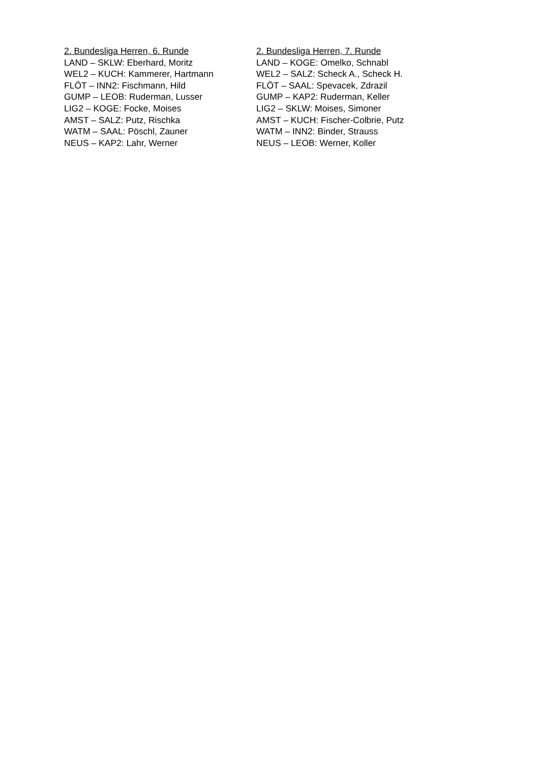2. Bundesliga Herren, 6. Runde
LAND – SKLW: Eberhard, Moritz
WEL2 – KUCH: Kammerer, Hartmann
FLÖT – INN2: Fischmann, Hild
GUMP – LEOB: Ruderman, Lusser
LIG2 – KOGE: Focke, Moises
AMST – SALZ: Putz, Rischka
WATM – SAAL: Pöschl, Zauner
NEUS – KAP2: Lahr, Werner
2. Bundesliga Herren, 7. Runde
LAND – KOGE: Omelko, Schnabl
WEL2 – SALZ: Scheck A., Scheck H.
FLÖT – SAAL: Spevacek, Zdrazil
GUMP – KAP2: Ruderman, Keller
LIG2 – SKLW: Moises, Simoner
AMST – KUCH: Fischer-Colbrie, Putz
WATM – INN2: Binder, Strauss
NEUS – LEOB: Werner, Koller